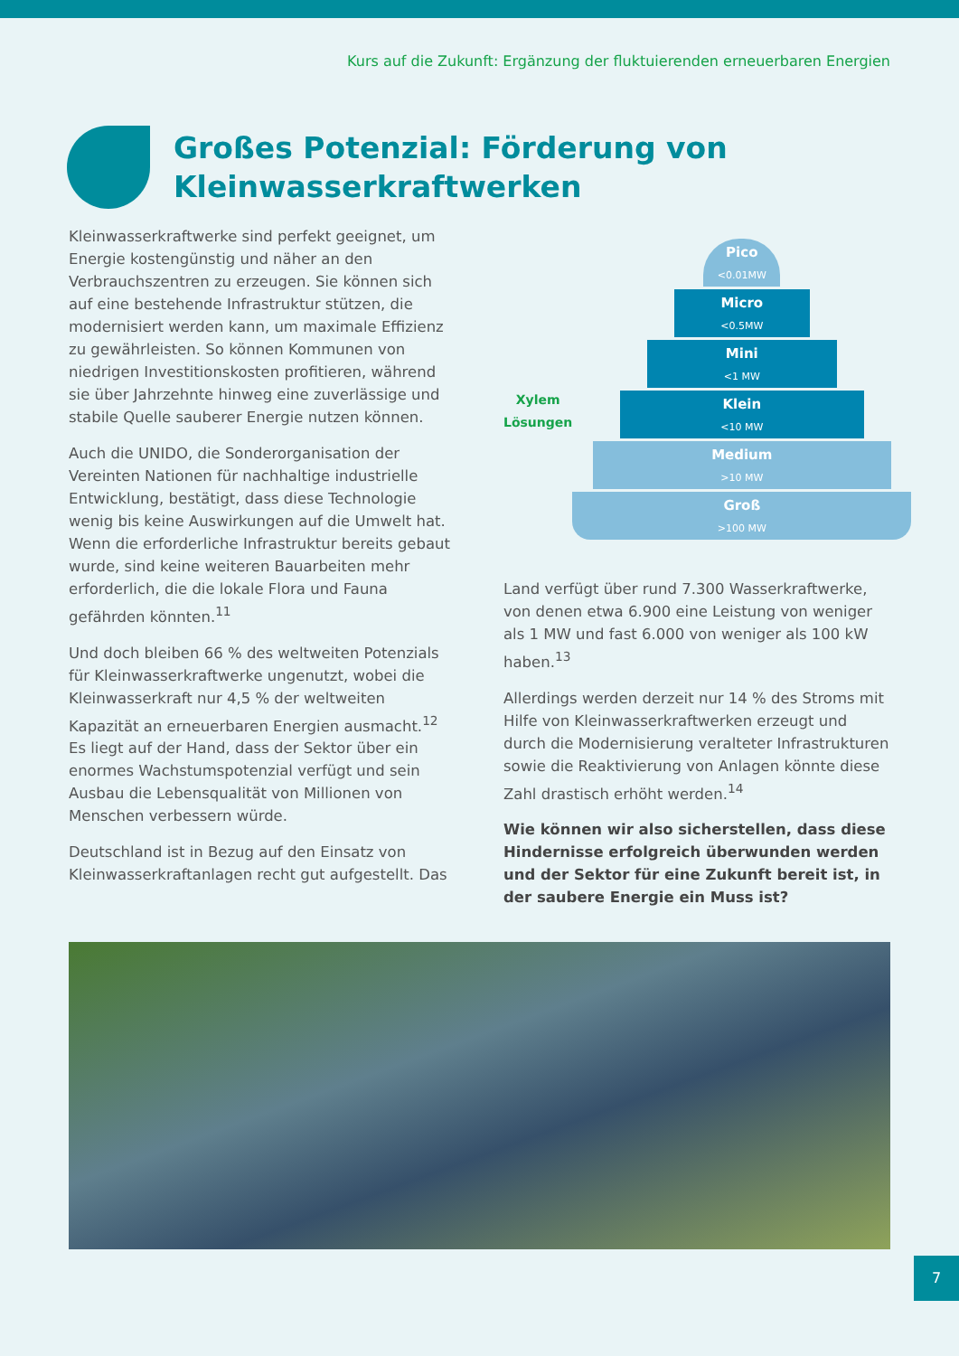Kurs auf die Zukunft: Ergänzung der fluktuierenden erneuerbaren Energien
Großes Potenzial: Förderung von
Kleinwasserkraftwerken
Kleinwasserkraftwerke sind perfekt geeignet, um Energie kostengünstig und näher an den Verbrauchszentren zu erzeugen. Sie können sich auf eine bestehende Infrastruktur stützen, die modernisiert werden kann, um maximale Effizienz zu gewährleisten. So können Kommunen von niedrigen Investitionskosten profitieren, während sie über Jahrzehnte hinweg eine zuverlässige und stabile Quelle sauberer Energie nutzen können.
Auch die UNIDO, die Sonderorganisation der Vereinten Nationen für nachhaltige industrielle Entwicklung, bestätigt, dass diese Technologie wenig bis keine Auswirkungen auf die Umwelt hat. Wenn die erforderliche Infrastruktur bereits gebaut wurde, sind keine weiteren Bauarbeiten mehr erforderlich, die die lokale Flora und Fauna gefährden könnten.<sup>11</sup>
Und doch bleiben 66 % des weltweiten Potenzials für Kleinwasserkraftwerke ungenutzt, wobei die Kleinwasserkraft nur 4,5 % der weltweiten Kapazität an erneuerbaren Energien ausmacht.<sup>12</sup> Es liegt auf der Hand, dass der Sektor über ein enormes Wachstumspotenzial verfügt und sein Ausbau die Lebensqualität von Millionen von Menschen verbessern würde.
Deutschland ist in Bezug auf den Einsatz von Kleinwasserkraftanlagen recht gut aufgestellt. Das
Xylem Lösungen
Pico
<0.01MW
Micro
<0.5MW
Mini
<1 MW
Klein
<10 MW
Medium
>10 MW
Groß
>100 MW
Land verfügt über rund 7.300 Wasserkraftwerke, von denen etwa 6.900 eine Leistung von weniger als 1 MW und fast 6.000 von weniger als 100 kW haben.<sup>13</sup>
Allerdings werden derzeit nur 14 % des Stroms mit Hilfe von Kleinwasserkraftwerken erzeugt und durch die Modernisierung veralteter Infrastrukturen sowie die Reaktivierung von Anlagen könnte diese Zahl drastisch erhöht werden.<sup>14</sup>
Wie können wir also sicherstellen, dass diese Hindernisse erfolgreich überwunden werden und der Sektor für eine Zukunft bereit ist, in der saubere Energie ein Muss ist?
7